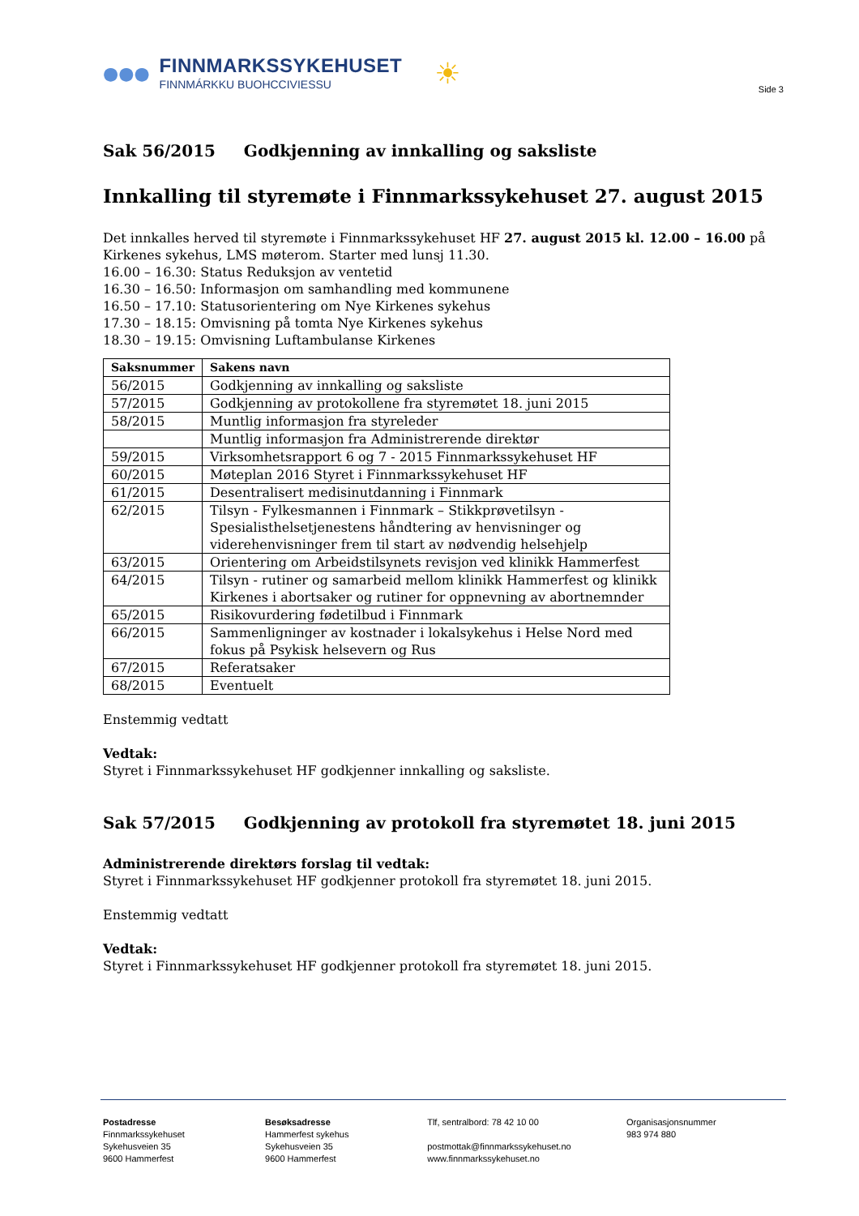●●●
FINNMARKSSYKEHUSET
FINNMÁRKKU BUOHCCIVIESSU
☀
Side 3
Sak 56/2015 Godkjenning av innkalling og saksliste
Innkalling til styremøte i Finnmarkssykehuset 27. august 2015
Det innkalles herved til styremøte i Finnmarkssykehuset HF 27. august 2015 kl. 12.00 – 16.00 på Kirkenes sykehus, LMS møterom. Starter med lunsj 11.30.
16.00 – 16.30: Status Reduksjon av ventetid
16.30 – 16.50: Informasjon om samhandling med kommunene
16.50 – 17.10: Statusorientering om Nye Kirkenes sykehus
17.30 – 18.15: Omvisning på tomta Nye Kirkenes sykehus
18.30 – 19.15: Omvisning Luftambulanse Kirkenes
| Saksnummer | Sakens navn |
| --- | --- |
| 56/2015 | Godkjenning av innkalling og saksliste |
| 57/2015 | Godkjenning av protokollene fra styremøtet 18. juni 2015 |
| 58/2015 | Muntlig informasjon fra styreleder |
| | Muntlig informasjon fra Administrerende direktør |
| 59/2015 | Virksomhetsrapport 6 og 7 - 2015 Finnmarkssykehuset HF |
| 60/2015 | Møteplan 2016 Styret i Finnmarkssykehuset HF |
| 61/2015 | Desentralisert medisinutdanning i Finnmark |
| 62/2015 | Tilsyn - Fylkesmannen i Finnmark – Stikkprøvetilsyn - Spesialisthelsetjenestens håndtering av henvisninger og viderehenvisninger frem til start av nødvendig helsehjelp |
| 63/2015 | Orientering om Arbeidstilsynets revisjon ved klinikk Hammerfest |
| 64/2015 | Tilsyn - rutiner og samarbeid mellom klinikk Hammerfest og klinikk Kirkenes i abortsaker og rutiner for oppnevning av abortnemnder |
| 65/2015 | Risikovurdering fødetilbud i Finnmark |
| 66/2015 | Sammenligninger av kostnader i lokalsykehus i Helse Nord med fokus på Psykisk helsevern og Rus |
| 67/2015 | Referatsaker |
| 68/2015 | Eventuelt |
Enstemmig vedtatt
Vedtak:
Styret i Finnmarkssykehuset HF godkjenner innkalling og saksliste.
Sak 57/2015 Godkjenning av protokoll fra styremøtet 18. juni 2015
Administrerende direktørs forslag til vedtak:
Styret i Finnmarkssykehuset HF godkjenner protokoll fra styremøtet 18. juni 2015.
Enstemmig vedtatt
Vedtak:
Styret i Finnmarkssykehuset HF godkjenner protokoll fra styremøtet 18. juni 2015.
Postadresse
Finnmarkssykehuset
Sykehusveien 35
9600 Hammerfest
Besøksadresse
Hammerfest sykehus
Sykehusveien 35
9600 Hammerfest
Tlf, sentralbord: 78 42 10 00
postmottak@finnmarkssykehuset.no
www.finnmarkssykehuset.no
Organisasjonsnummer
983 974 880